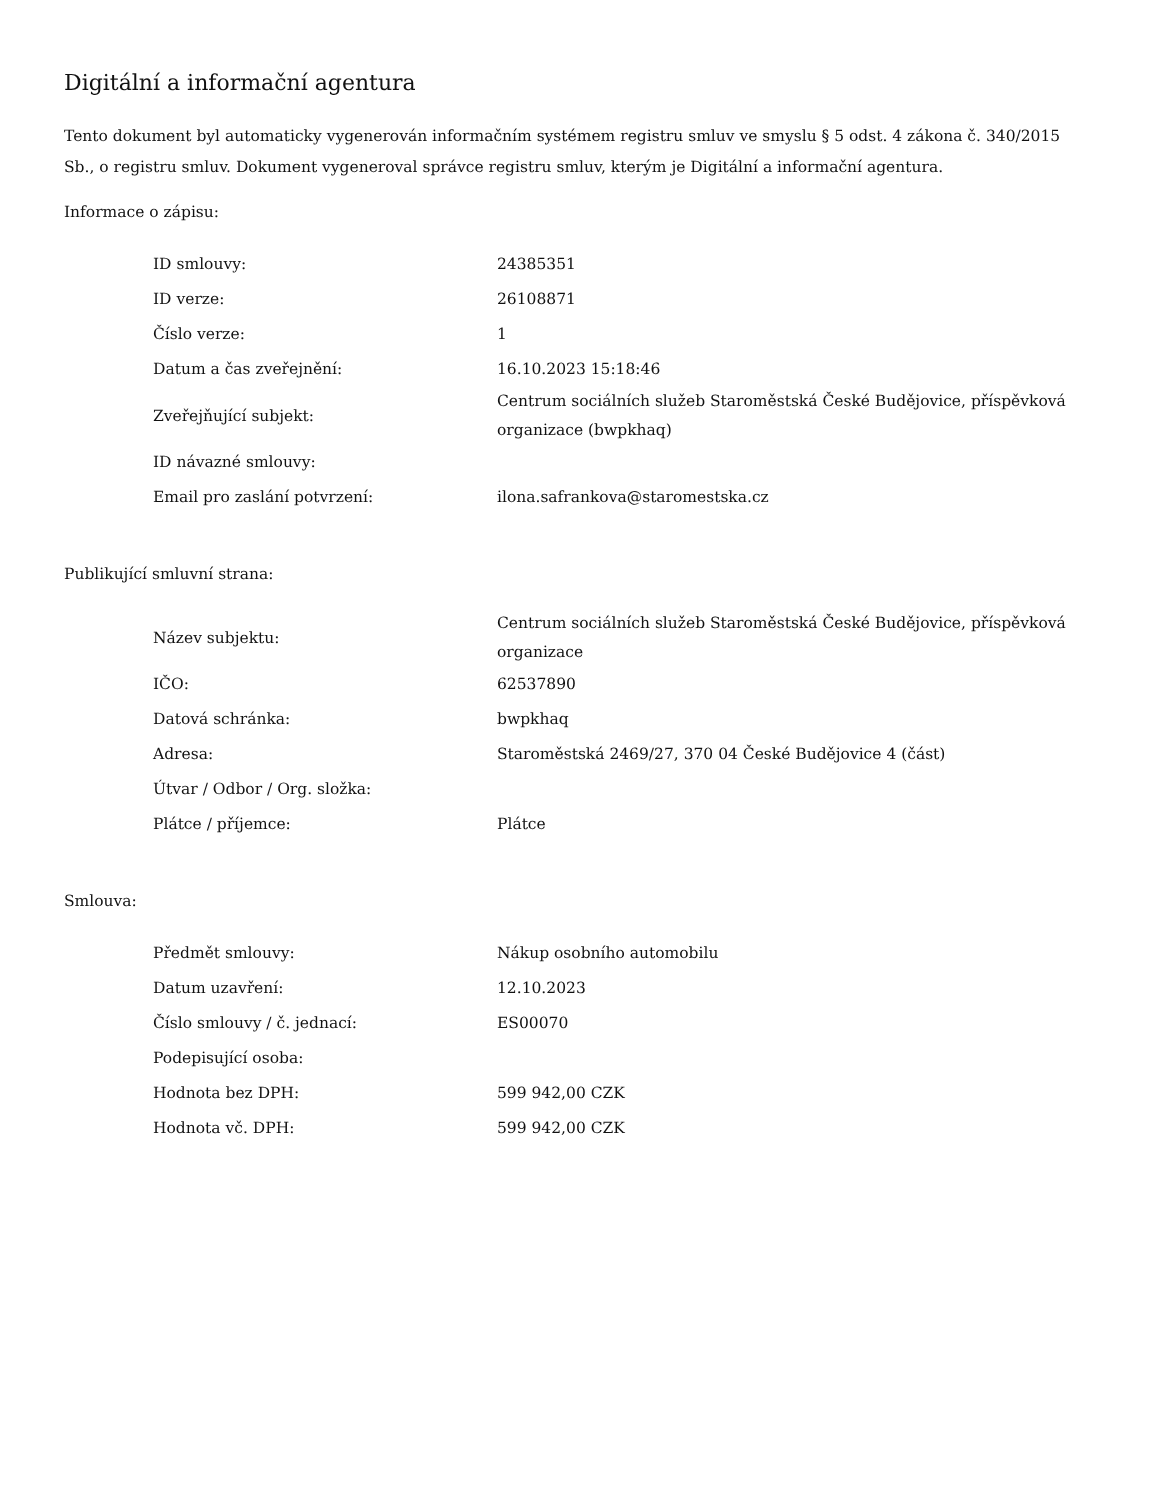Digitální a informační agentura
Tento dokument byl automaticky vygenerován informačním systémem registru smluv ve smyslu § 5 odst. 4 zákona č. 340/2015 Sb., o registru smluv. Dokument vygeneroval správce registru smluv, kterým je Digitální a informační agentura.
Informace o zápisu:
| ID smlouvy: | 24385351 |
| ID verze: | 26108871 |
| Číslo verze: | 1 |
| Datum a čas zveřejnění: | 16.10.2023 15:18:46 |
| Zveřejňující subjekt: | Centrum sociálních služeb Staroměstská České Budějovice, příspěvková organizace (bwpkhaq) |
| ID návazné smlouvy: | |
| Email pro zaslání potvrzení: | ilona.safrankova@staromestska.cz |
Publikující smluvní strana:
| Název subjektu: | Centrum sociálních služeb Staroměstská České Budějovice, příspěvková organizace |
| IČO: | 62537890 |
| Datová schránka: | bwpkhaq |
| Adresa: | Staroměstská 2469/27, 370 04 České Budějovice 4 (část) |
| Útvar / Odbor / Org. složka: | |
| Plátce / příjemce: | Plátce |
Smlouva:
| Předmět smlouvy: | Nákup osobního automobilu |
| Datum uzavření: | 12.10.2023 |
| Číslo smlouvy / č. jednací: | ES00070 |
| Podepisující osoba: | |
| Hodnota bez DPH: | 599 942,00 CZK |
| Hodnota vč. DPH: | 599 942,00 CZK |